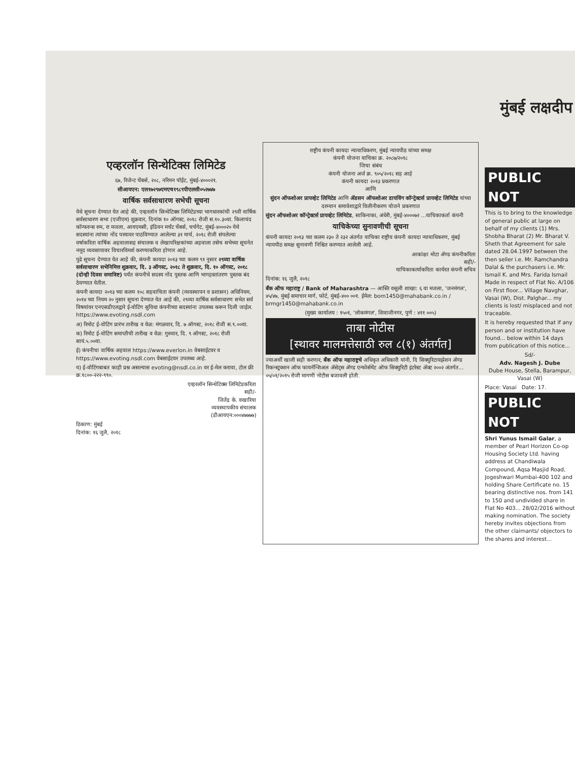मुंबई लक्षदीप
एव्हरलॉन सिन्थेटिक्स लिमिटेड
६७, रिजेन्ट चेंबर्स, २०८, नरिमन पॉईंट, मुंबई-४०००२१.
सीआयएन: एल१७२९७एमएच१९८९पीएलसी०५२७४७
वार्षिक सर्वसाधारण सभेची सूचना
येथे सूचना देण्यात येत आहे की, एव्हरलॉन सिन्थेटिक्स लिमिटेडच्या भागधारकांची २९वी वार्षिक सर्वसाधारण सभा (एजीएम) शुक्रवार, दिनांक १० ऑगस्ट, २०१८ रोजी स.१०.३०वा. किलाचंद कॉन्फरन्स रुम, रा मजला, आयएमसी, इंडियन मर्चंट चेंबर्स, चर्चगेट, मुंबई-४०००२० येथे सदस्यांना त्यांच्या नोंद पत्त्यावर पाठविण्यात आलेल्या ३१ मार्च, २०१८ रोजी संपलेल्या वर्षाकरिता वार्षिक अहवालासह संचालक व लेखापरिक्षकांच्या अहवाला तसेच सभेच्या सूचनेत नमूद व्यवसायावर विचारविमर्श करण्याकरिता होणार आहे.
पुढे सूचना देण्यात येत आहे की, कंपनी कायदा २०१३ च्या कलम ९१ नुसार २९व्या वार्षिक सर्वसाधारण सभेनिमित्त शुक्रवार, दि. ३ ऑगस्ट, २०१८ ते शुक्रवार, दि. १० ऑगस्ट, २०१८ (दोन्ही दिवस समाविष्ट) पर्यंत कंपनीचे सदस्य नोंद पुस्तक आणि भागहस्तांतरण पुस्तक बंद ठेवण्यात येतील.
कंपनी कायदा २०१३ च्या कलम १०८ सहवाचिता कंपनी (व्यवस्थापन व प्रशासन) अधिनियम, २०१४ च्या नियम २० नुसार सूचना देण्यात येत आहे की, २९व्या वार्षिक सर्वसाधारण सभेत सर्व विषयांवर एनएसडीएलद्वारे ई-वोटिंग सुविधा कंपनीच्या सदस्यांना उपलब्ध करून दिली जाईल. https://www.evoting.nsdl.com
अ) रिमोट ई-वोटिंग प्रारंभ तारीख व वेळ: मंगळवार, दि. ७ ऑगस्ट, २०१८ रोजी स.९.००वा.
क) रिमोट ई-वोटिंग समाप्तीची तारीख व वेळ: गुरुवार, दि. ९ ऑगस्ट, २०१८ रोजी सायं.५.००वा.
ई) कंपनीचा वार्षिक अहवाल https://www.everlon.in वेबसाईटवर व https://www.evoting.nsdl.com वेबसाईटवर उपलब्ध आहे.
य) ई-वोटिंगबाबत काही प्रश्न असल्यास evoting@nsdl.co.in वर ई-मेल करावा, टोल फ्री क्र.१८००-२२२-९९०.
एव्हरलॉन सिन्थेटिक्स लिमिटेडकरिता
सही/-
जितेंद्र के. वखारिया
व्यवस्थापकीय संचालक
(डीआयएन:०००४७७७७)
ठिकाण: मुंबई
दिनांक: १६ जुलै, २०१८
राष्ट्रीय कंपनी कायदा न्यायाधिकरण, मुंबई न्यायपीठ यांच्या समक्ष
कंपनी योजना याचिका क्र. २०८७/२०१८
जिचा संबंध
कंपनी योजना अर्ज क्र. ९०५/२०१८ सह आहे
कंपनी कायदा २०१३ प्रकरणात
आणि
सुंदन ऑफशोअर प्रायव्हेट लिमिटेड आणि ॲडसन ऑफशोअर डायविंग कॉन्ट्रेक्टर्स प्रायव्हेट लिमिटेड यांच्या दरम्यान समावेशाद्वारे विलीनीकरण योजने प्रकरणात
सुंदन ऑफशोअर कॉन्ट्रेक्टर्स प्रायव्हेट लिमिटेड, साकिनाका, अंधेरी, मुंबई-४०००७२ ...याचिकाकर्ता कंपनी
याचिकेच्या सुनावणीची सूचना
कंपनी कायदा २०१३ च्या कलम २३० ते २३२ अंतर्गत याचिका राष्ट्रीय कंपनी कायदा न्यायाधिकरण, मुंबई न्यायपीठ समक्ष सुनावणी निश्चित करण्यात आलेली आहे.
आकांक्षा मोटा ॲण्ड कंपनीकरिता
सही/-
याचिकाकर्त्याकरिता कार्यरत कंपनी सचिव
दिनांक: १६ जुलै, २०१८
बँक ऑफ महाराष्ट्र / Bank of Maharashtra — आस्ति वसुली शाखा: ६ वा मजला, 'जनमंगल', ४५/४७, मुंबई समाचार मार्ग, फोर्ट, मुंबई-४०० ००१. ईमेल: bom1450@mahabank.co.in / brmgr1450@mahabank.co.in
(मुख्य कार्यालय : १५०१, 'लोकमंगल', शिवाजीनगर, पुणे : ४११ ००५)
ताबा नोटीस
[स्थावर मालमत्तेसाठी रुल ८(१) अंतर्गत]
ज्याअर्थी खाली सही करणार, बँक ऑफ महाराष्ट्रचे अधिकृत अधिकारी यांनी, दि सिक्युरिटायझेशन ॲण्ड रिकन्स्ट्रक्शन ऑफ फायनॅन्शिअल ॲसेट्स ॲण्ड एन्फोर्समेंट ऑफ सिक्युरिटी इंटरेस्ट ॲक्ट २००२ अंतर्गत... ०५/०१/२०१५ रोजी मागणी नोटीस बजावली होती.
PUBLIC NOT
This is to bring to the knowledge of general public at large on behalf of my clients (1) Mrs. Shobha Bharat (2) Mr. Bharat V. Sheth that Agreement for sale dated 28.04.1997 between the then seller i.e. Mr. Ramchandra Dalal & the purchasers i.e. Mr. Ismail K. and Mrs. Farida Ismail Made in respect of Flat No. A/106 on First floor... Village Navghar, Vasai (W), Dist. Palghar... my clients is lost/ misplaced and not traceable.
It is hereby requested that if any person and or institution have found... below within 14 days from publication of this notice...
Sd/-
Adv. Nagesh J. Dube
Dube House, Stella, Barampur, Vasai (W)
Place: Vasai Date: 17.
PUBLIC NOT
Shri Yunus Ismail Galar, a member of Pearl Horizon Co-op Housing Society Ltd. having address at Chandiwala Compound, Aqsa Masjid Road, Jogeshwari Mumbai-400 102 and holding Share Certificate no. 15 bearing distinctive nos. from 141 to 150 and undivided share in Flat No 403... 28/02/2016 without making nomination. The society hereby invites objections from the other claimants/ objectors to the shares and interest...